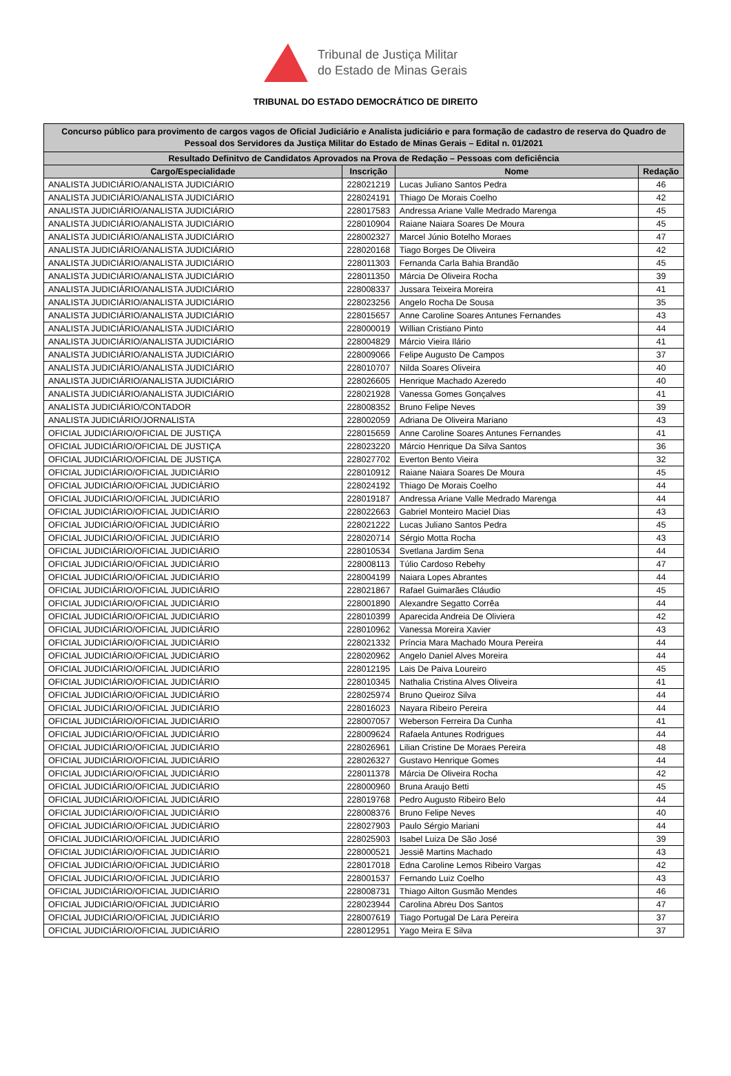Tribunal de Justiça Militar
do Estado de Minas Gerais
TRIBUNAL DO ESTADO DEMOCRÁTICO DE DIREITO
| Concurso público para provimento de cargos vagos de Oficial Judiciário e Analista judiciário e para formação de cadastro de reserva do Quadro de Pessoal dos Servidores da Justiça Militar do Estado de Minas Gerais – Edital n. 01/2021 | | | |
| --- | --- | --- | --- |
| Resultado Definitvo de Candidatos Aprovados na Prova de Redação – Pessoas com deficiência | | | |
| Cargo/Especialidade | Inscrição | Nome | Redação |
| ANALISTA JUDICIÁRIO/ANALISTA JUDICIÁRIO | 228021219 | Lucas Juliano Santos Pedra | 46 |
| ANALISTA JUDICIÁRIO/ANALISTA JUDICIÁRIO | 228024191 | Thiago De Morais Coelho | 42 |
| ANALISTA JUDICIÁRIO/ANALISTA JUDICIÁRIO | 228017583 | Andressa Ariane Valle Medrado Marenga | 45 |
| ANALISTA JUDICIÁRIO/ANALISTA JUDICIÁRIO | 228010904 | Raiane Naiara Soares De Moura | 45 |
| ANALISTA JUDICIÁRIO/ANALISTA JUDICIÁRIO | 228002327 | Marcel Júnio Botelho Moraes | 47 |
| ANALISTA JUDICIÁRIO/ANALISTA JUDICIÁRIO | 228020168 | Tiago Borges De Oliveira | 42 |
| ANALISTA JUDICIÁRIO/ANALISTA JUDICIÁRIO | 228011303 | Fernanda Carla Bahia Brandão | 45 |
| ANALISTA JUDICIÁRIO/ANALISTA JUDICIÁRIO | 228011350 | Márcia De Oliveira Rocha | 39 |
| ANALISTA JUDICIÁRIO/ANALISTA JUDICIÁRIO | 228008337 | Jussara Teixeira Moreira | 41 |
| ANALISTA JUDICIÁRIO/ANALISTA JUDICIÁRIO | 228023256 | Angelo Rocha De Sousa | 35 |
| ANALISTA JUDICIÁRIO/ANALISTA JUDICIÁRIO | 228015657 | Anne Caroline Soares Antunes Fernandes | 43 |
| ANALISTA JUDICIÁRIO/ANALISTA JUDICIÁRIO | 228000019 | Willian Cristiano Pinto | 44 |
| ANALISTA JUDICIÁRIO/ANALISTA JUDICIÁRIO | 228004829 | Márcio Vieira Ilário | 41 |
| ANALISTA JUDICIÁRIO/ANALISTA JUDICIÁRIO | 228009066 | Felipe Augusto De Campos | 37 |
| ANALISTA JUDICIÁRIO/ANALISTA JUDICIÁRIO | 228010707 | Nilda Soares Oliveira | 40 |
| ANALISTA JUDICIÁRIO/ANALISTA JUDICIÁRIO | 228026605 | Henrique Machado Azeredo | 40 |
| ANALISTA JUDICIÁRIO/ANALISTA JUDICIÁRIO | 228021928 | Vanessa Gomes Gonçalves | 41 |
| ANALISTA JUDICIÁRIO/CONTADOR | 228008352 | Bruno Felipe Neves | 39 |
| ANALISTA JUDICIÁRIO/JORNALISTA | 228002059 | Adriana De Oliveira Mariano | 43 |
| OFICIAL JUDICIÁRIO/OFICIAL DE JUSTIÇA | 228015659 | Anne Caroline Soares Antunes Fernandes | 41 |
| OFICIAL JUDICIÁRIO/OFICIAL DE JUSTIÇA | 228023220 | Márcio Henrique Da Silva Santos | 36 |
| OFICIAL JUDICIÁRIO/OFICIAL DE JUSTIÇA | 228027702 | Everton Bento Vieira | 32 |
| OFICIAL JUDICIÁRIO/OFICIAL JUDICIÁRIO | 228010912 | Raiane Naiara Soares De Moura | 45 |
| OFICIAL JUDICIÁRIO/OFICIAL JUDICIÁRIO | 228024192 | Thiago De Morais Coelho | 44 |
| OFICIAL JUDICIÁRIO/OFICIAL JUDICIÁRIO | 228019187 | Andressa Ariane Valle Medrado Marenga | 44 |
| OFICIAL JUDICIÁRIO/OFICIAL JUDICIÁRIO | 228022663 | Gabriel Monteiro Maciel Dias | 43 |
| OFICIAL JUDICIÁRIO/OFICIAL JUDICIÁRIO | 228021222 | Lucas Juliano Santos Pedra | 45 |
| OFICIAL JUDICIÁRIO/OFICIAL JUDICIÁRIO | 228020714 | Sérgio Motta Rocha | 43 |
| OFICIAL JUDICIÁRIO/OFICIAL JUDICIÁRIO | 228010534 | Svetlana Jardim Sena | 44 |
| OFICIAL JUDICIÁRIO/OFICIAL JUDICIÁRIO | 228008113 | Túlio Cardoso Rebehy | 47 |
| OFICIAL JUDICIÁRIO/OFICIAL JUDICIÁRIO | 228004199 | Naiara Lopes Abrantes | 44 |
| OFICIAL JUDICIÁRIO/OFICIAL JUDICIÁRIO | 228021867 | Rafael Guimarães Cláudio | 45 |
| OFICIAL JUDICIÁRIO/OFICIAL JUDICIÁRIO | 228001890 | Alexandre Segatto Corrêa | 44 |
| OFICIAL JUDICIÁRIO/OFICIAL JUDICIÁRIO | 228010399 | Aparecida Andreia De Oliviera | 42 |
| OFICIAL JUDICIÁRIO/OFICIAL JUDICIÁRIO | 228010962 | Vanessa Moreira Xavier | 43 |
| OFICIAL JUDICIÁRIO/OFICIAL JUDICIÁRIO | 228021332 | Príncia Mara Machado Moura Pereira | 44 |
| OFICIAL JUDICIÁRIO/OFICIAL JUDICIÁRIO | 228020962 | Angelo Daniel Alves Moreira | 44 |
| OFICIAL JUDICIÁRIO/OFICIAL JUDICIÁRIO | 228012195 | Lais De Paiva Loureiro | 45 |
| OFICIAL JUDICIÁRIO/OFICIAL JUDICIÁRIO | 228010345 | Nathalia Cristina Alves Oliveira | 41 |
| OFICIAL JUDICIÁRIO/OFICIAL JUDICIÁRIO | 228025974 | Bruno Queiroz Silva | 44 |
| OFICIAL JUDICIÁRIO/OFICIAL JUDICIÁRIO | 228016023 | Nayara Ribeiro Pereira | 44 |
| OFICIAL JUDICIÁRIO/OFICIAL JUDICIÁRIO | 228007057 | Weberson Ferreira Da Cunha | 41 |
| OFICIAL JUDICIÁRIO/OFICIAL JUDICIÁRIO | 228009624 | Rafaela Antunes Rodrigues | 44 |
| OFICIAL JUDICIÁRIO/OFICIAL JUDICIÁRIO | 228026961 | Lilian Cristine De Moraes Pereira | 48 |
| OFICIAL JUDICIÁRIO/OFICIAL JUDICIÁRIO | 228026327 | Gustavo Henrique Gomes | 44 |
| OFICIAL JUDICIÁRIO/OFICIAL JUDICIÁRIO | 228011378 | Márcia De Oliveira Rocha | 42 |
| OFICIAL JUDICIÁRIO/OFICIAL JUDICIÁRIO | 228000960 | Bruna Araujo Betti | 45 |
| OFICIAL JUDICIÁRIO/OFICIAL JUDICIÁRIO | 228019768 | Pedro Augusto Ribeiro Belo | 44 |
| OFICIAL JUDICIÁRIO/OFICIAL JUDICIÁRIO | 228008376 | Bruno Felipe Neves | 40 |
| OFICIAL JUDICIÁRIO/OFICIAL JUDICIÁRIO | 228027903 | Paulo Sérgio Mariani | 44 |
| OFICIAL JUDICIÁRIO/OFICIAL JUDICIÁRIO | 228025903 | Isabel Luiza De São José | 39 |
| OFICIAL JUDICIÁRIO/OFICIAL JUDICIÁRIO | 228000521 | Jessiê Martins Machado | 43 |
| OFICIAL JUDICIÁRIO/OFICIAL JUDICIÁRIO | 228017018 | Edna Caroline Lemos Ribeiro Vargas | 42 |
| OFICIAL JUDICIÁRIO/OFICIAL JUDICIÁRIO | 228001537 | Fernando Luiz Coelho | 43 |
| OFICIAL JUDICIÁRIO/OFICIAL JUDICIÁRIO | 228008731 | Thiago Ailton Gusmão Mendes | 46 |
| OFICIAL JUDICIÁRIO/OFICIAL JUDICIÁRIO | 228023944 | Carolina Abreu Dos Santos | 47 |
| OFICIAL JUDICIÁRIO/OFICIAL JUDICIÁRIO | 228007619 | Tiago Portugal De Lara Pereira | 37 |
| OFICIAL JUDICIÁRIO/OFICIAL JUDICIÁRIO | 228012951 | Yago Meira E Silva | 37 |